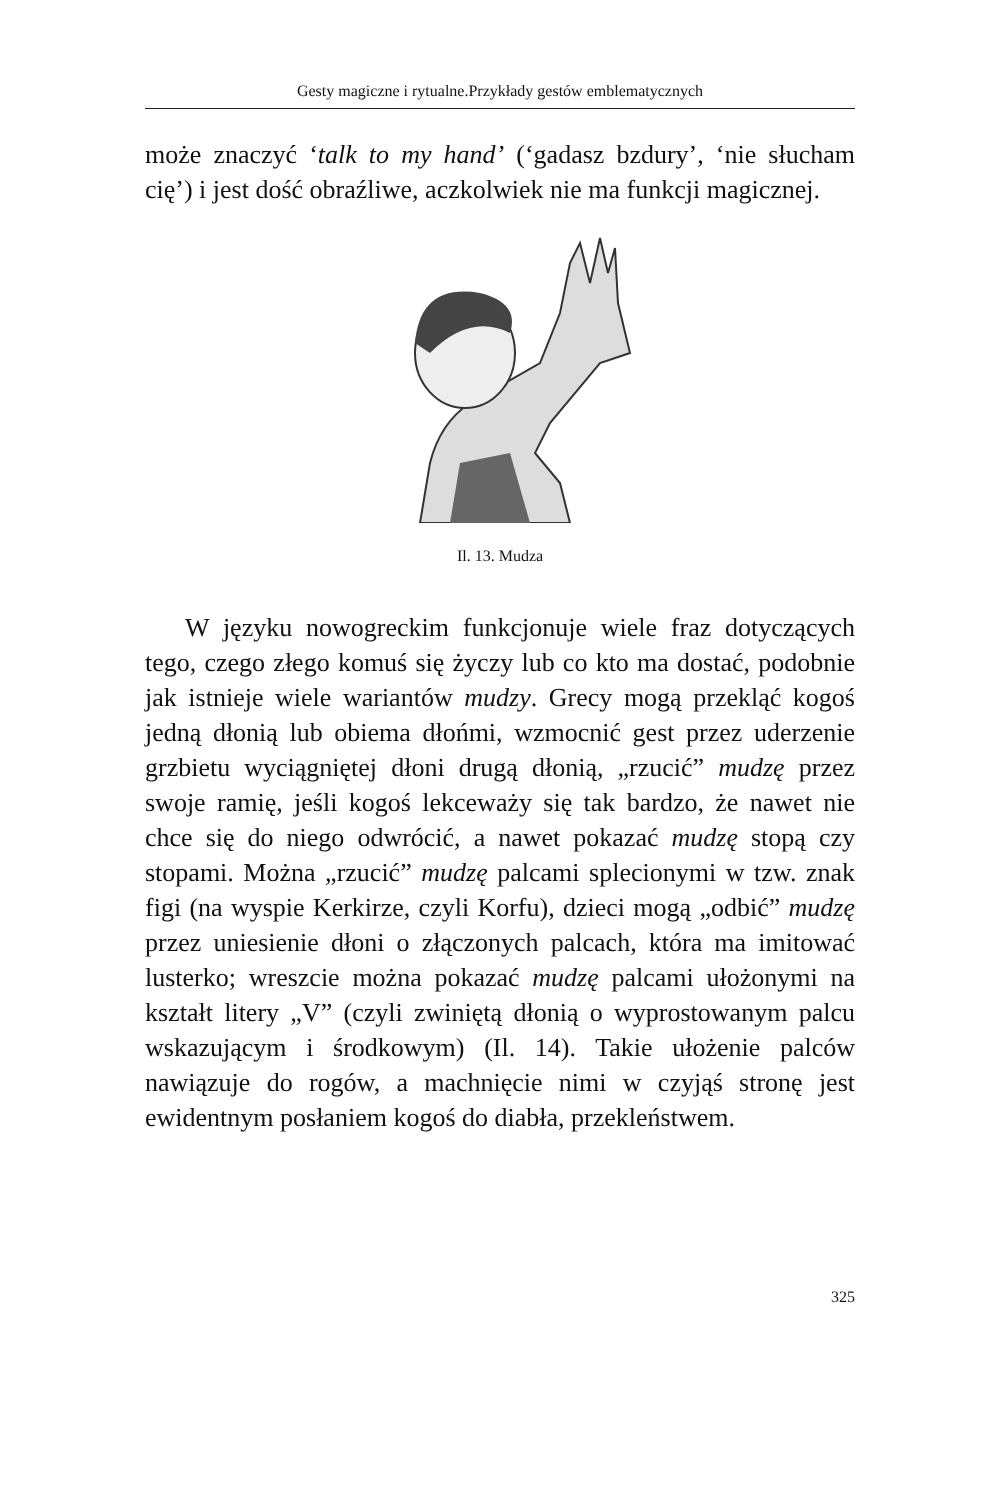Gesty magiczne i rytualne.Przykłady gestów emblematycznych
może znaczyć ‘talk to my hand’ (‘gadasz bzdury’, ‘nie słucham cię’) i jest dość obraźliwe, aczkolwiek nie ma funkcji magicznej.
Il. 13. Mudza
W języku nowogreckim funkcjonuje wiele fraz dotyczących tego, czego złego komuś się życzy lub co kto ma dostać, podobnie jak istnieje wiele wariantów mudzy. Grecy mogą przekląć kogoś jedną dłonią lub obiema dłońmi, wzmocnić gest przez uderzenie grzbietu wyciągniętej dłoni drugą dłonią, „rzucić” mudzę przez swoje ramię, jeśli kogoś lekceważy się tak bardzo, że nawet nie chce się do niego odwrócić, a nawet pokazać mudzę stopą czy stopami. Można „rzucić” mudzę palcami splecionymi w tzw. znak figi (na wyspie Kerkirze, czyli Korfu), dzieci mogą „odbić” mudzę przez uniesienie dłoni o złączonych palcach, która ma imitować lusterko; wreszcie można pokazać mudzę palcami ułożonymi na kształt litery „V” (czyli zwiniętą dłonią o wyprostowanym palcu wskazującym i środkowym) (Il. 14). Takie ułożenie palców nawiązuje do rogów, a machnięcie nimi w czyjąś stronę jest ewidentnym posłaniem kogoś do diabła, przekleństwem.
325